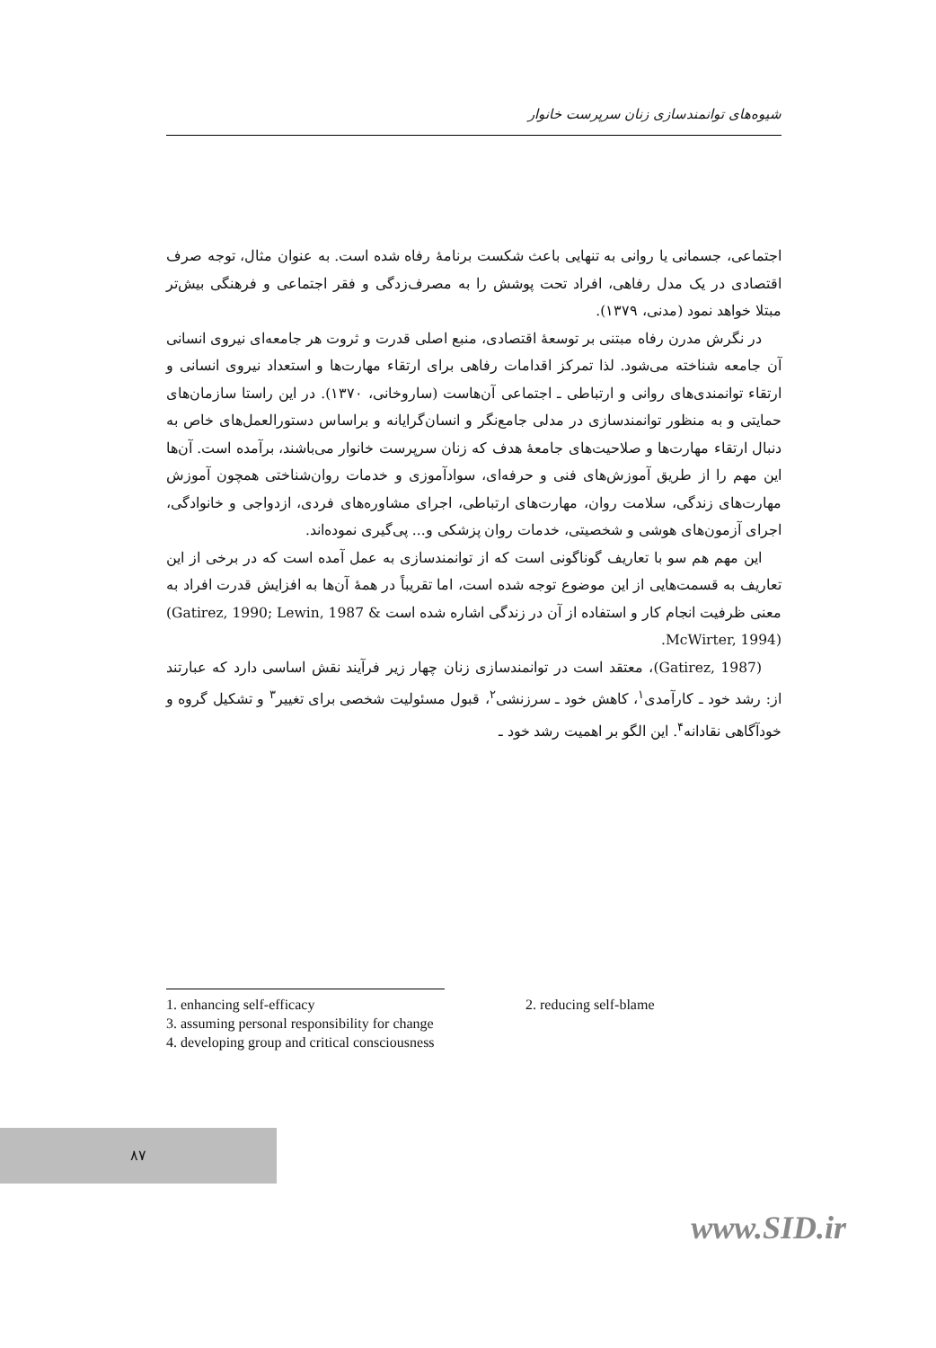شیوه‌های توانمندسازی زنان سرپرست خانوار
اجتماعی، جسمانی یا روانی به تنهایی باعث شکست برنامهٔ رفاه شده است. به عنوان مثال، توجه صرف اقتصادی در یک مدل رفاهی، افراد تحت پوشش را به مصرف‌زدگی و فقر اجتماعی و فرهنگی بیش‌تر مبتلا خواهد نمود (مدنی، ۱۳۷۹).
در نگرش مدرن رفاه مبتنی بر توسعهٔ اقتصادی، منبع اصلی قدرت و ثروت هر جامعه‌ای نیروی انسانی آن جامعه شناخته می‌شود. لذا تمرکز اقدامات رفاهی برای ارتقاء مهارت‌ها و استعداد نیروی انسانی و ارتقاء توانمندی‌های روانی و ارتباطی ـ اجتماعی آن‌هاست (ساروخانی، ۱۳۷۰). در این راستا سازمان‌های حمایتی و به منظور توانمندسازی در مدلی جامع‌نگر و انسان‌گرایانه و براساس دستورالعمل‌های خاص به دنبال ارتقاء مهارت‌ها و صلاحیت‌های جامعهٔ هدف که زنان سرپرست خانوار می‌باشند، برآمده است. آن‌ها این مهم را از طریق آموزش‌های فنی و حرفه‌ای، سوادآموزی و خدمات روان‌شناختی همچون آموزش مهارت‌های زندگی، سلامت روان، مهارت‌های ارتباطی، اجرای مشاوره‌های فردی، ازدواجی و خانوادگی، اجرای آزمون‌های هوشی و شخصیتی، خدمات روان پزشکی و... پی‌گیری نموده‌اند.
این مهم هم سو با تعاریف گوناگونی است که از توانمندسازی به عمل آمده است که در برخی از این تعاریف به قسمت‌هایی از این موضوع توجه شده است، اما تقریباً در همهٔ آن‌ها به افزایش قدرت افراد به معنی ظرفیت انجام کار و استفاده از آن در زندگی اشاره شده است (Gatirez, 1990; Lewin, 1987 & McWirter, 1994).
(Gatirez, 1987)، معتقد است در توانمندسازی زنان چهار زیر فرآیند نقش اساسی دارد که عبارتند از: رشد خود ـ کارآمدی<sup>۱</sup>، کاهش خود ـ سرزنشی<sup>۲</sup>، قبول مسئولیت شخصی برای تغییر<sup>۳</sup> و تشکیل گروه و خودآگاهی نقادانه<sup>۴</sup>. این الگو بر اهمیت رشد خود ـ
1. enhancing self-efficacy 2. reducing self-blame
3. assuming personal responsibility for change
4. developing group and critical consciousness
۸۷
www.SID.ir